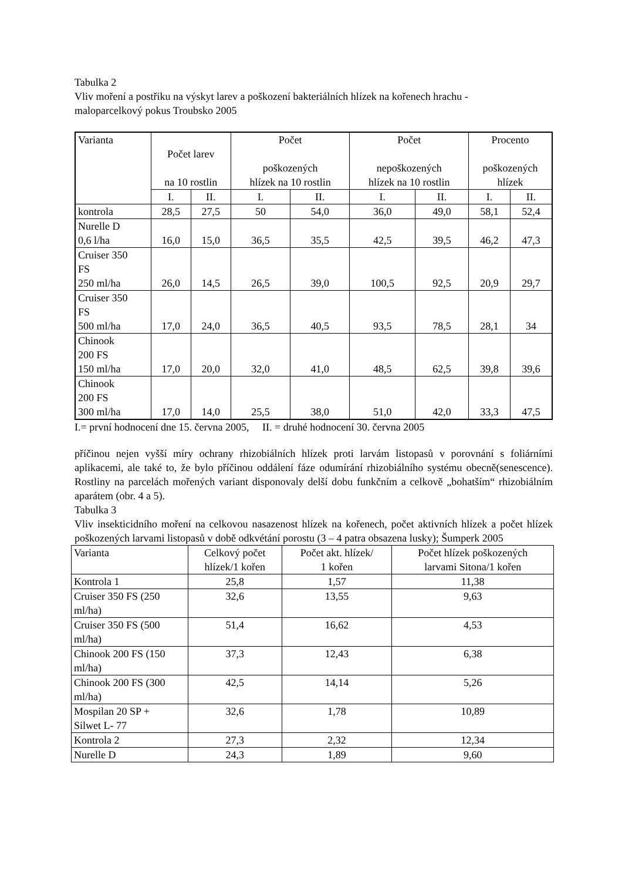Tabulka 2
Vliv moření a postřiku na výskyt larev a poškození bakteriálních hlízek na kořenech hrachu -
maloparcelkový pokus Troubsko 2005
| Varianta | Počet larev na 10 rostlin | | Počet poškozených hlízek na 10 rostlin | | Počet nepoškozených hlízek na 10 rostlin | | Procento poškozených hlízek | |
| --- | --- | --- | --- | --- | --- | --- | --- | --- |
| | I. | II. | I. | II. | I. | II. | I. | II. |
| kontrola | 28,5 | 27,5 | 50 | 54,0 | 36,0 | 49,0 | 58,1 | 52,4 |
| Nurelle D 0,6 l/ha | 16,0 | 15,0 | 36,5 | 35,5 | 42,5 | 39,5 | 46,2 | 47,3 |
| Cruiser 350 FS 250 ml/ha | 26,0 | 14,5 | 26,5 | 39,0 | 100,5 | 92,5 | 20,9 | 29,7 |
| Cruiser 350 FS 500 ml/ha | 17,0 | 24,0 | 36,5 | 40,5 | 93,5 | 78,5 | 28,1 | 34 |
| Chinook 200 FS 150 ml/ha | 17,0 | 20,0 | 32,0 | 41,0 | 48,5 | 62,5 | 39,8 | 39,6 |
| Chinook 200 FS 300 ml/ha | 17,0 | 14,0 | 25,5 | 38,0 | 51,0 | 42,0 | 33,3 | 47,5 |
I.= první hodnocení dne 15. června 2005, II. = druhé hodnocení 30. června 2005
příčinou nejen vyšší míry ochrany rhizobiálních hlízek proti larvám listopasů v porovnání s foliárními aplikacemi, ale také to, že bylo příčinou oddálení fáze odumírání rhizobiálního systému obecně(senescence). Rostliny na parcelách mořených variant disponovaly delší dobu funkčním a celkově „bohatším“ rhizobiálním aparátem (obr. 4 a 5).
Tabulka 3
Vliv insekticidního moření na celkovou nasazenost hlízek na kořenech, počet aktivních hlízek a počet hlízek poškozených larvami listopasů v době odkvétání porostu (3 – 4 patra obsazena lusky); Šumperk 2005
| Varianta | Celkový počet hlízek/1 kořen | Počet akt. hlízek/ 1 kořen | Počet hlízek poškozených larvami Sitona/1 kořen |
| --- | --- | --- | --- |
| Kontrola 1 | 25,8 | 1,57 | 11,38 |
| Cruiser 350 FS (250 ml/ha) | 32,6 | 13,55 | 9,63 |
| Cruiser 350 FS (500 ml/ha) | 51,4 | 16,62 | 4,53 |
| Chinook 200 FS (150 ml/ha) | 37,3 | 12,43 | 6,38 |
| Chinook 200 FS (300 ml/ha) | 42,5 | 14,14 | 5,26 |
| Mospilan 20 SP + Silwet L- 77 | 32,6 | 1,78 | 10,89 |
| Kontrola 2 | 27,3 | 2,32 | 12,34 |
| Nurelle D | 24,3 | 1,89 | 9,60 |